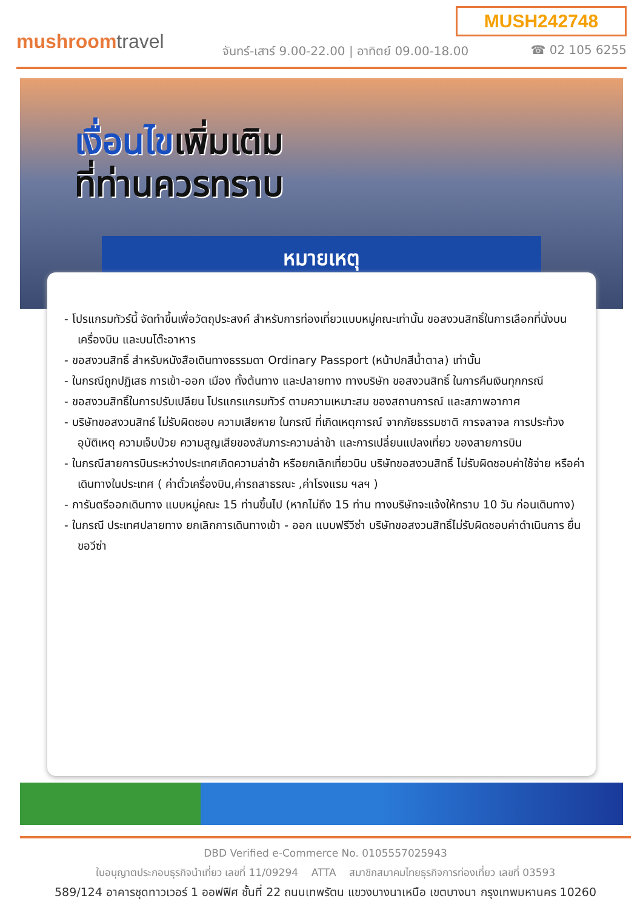MUSH242748
mushroomtravel
จันทร์-เสาร์ 9.00-22.00 | อาทิตย์ 09.00-18.00
☎ 02 105 6255
เงื่อนไขเพิ่มเติม
ที่ท่านควรทราบ
หมายเหตุ
- โปรแกรมทัวร์นี้ จัดทำขึ้นเพื่อวัตถุประสงค์ สำหรับการท่องเที่ยวแบบหมู่คณะเท่านั้น ขอสงวนสิทธิ์ในการเลือกที่นั่งบนเครื่องบิน และบนโต๊ะอาหาร
- ขอสงวนสิทธิ์ สำหรับหนังสือเดินทางธรรมดา Ordinary Passport (หน้าปกสีน้ำตาล) เท่านั้น
- ในกรณีถูกปฏิเสธ การเข้า-ออก เมือง ทั้งต้นทาง และปลายทาง ทางบริษัท ขอสงวนสิทธิ์ ในการคืนเงินทุกกรณี
- ขอสงวนสิทธิ์ในการปรับเปลียน โปรแกรแกรมทัวร์ ตามความเหมาะสม ของสถานการณ์ และสภาพอากาศ
- บริษัทขอสงวนสิทธ์ ไม่รับผิดชอบ ความเสียหาย ในกรณี ที่เกิดเหตุการณ์ จากภัยธรรมชาติ การจลาจล การประท้วง อุบัติเหตุ ความเจ็บป่วย ความสูญเสียของสัมภาระความล่าช้า และการเปลี่ยนแปลงเที่ยว ของสายการบิน
- ในกรณีสายการบินระหว่างประเทศเกิดความล่าช้า หรือยกเลิกเที่ยวบิน บริษัทขอสงวนสิทธิ์ ไม่รับผิดชอบค่าใช้จ่าย หรือค่าเดินทางในประเทศ ( ค่าตั๋วเครื่องบิน,ค่ารถสาธรณะ ,ค่าโรงแรม ฯลฯ )
- การันตรีออกเดินทาง แบบหมู่คณะ 15 ท่านขึ้นไป (หากไม่ถึง 15 ท่าน ทางบริษัทจะแจ้งให้ทราบ 10 วัน ก่อนเดินทาง)
- ในกรณี ประเทศปลายทาง ยกเลิกการเดินทางเข้า - ออก แบบฟรีวีซ่า บริษัทขอสงวนสิทธิ์ไม่รับผิดชอบค่าดำเนินการ ยื่นขอวีซ่า
DBD Verified e-Commerce No. 0105557025943
ใบอนุญาตประกอบธุรกิจนำเที่ยว เลขที่ 11/09294 ATTA สมาชิกสมาคมไทยธุรกิจการท่องเที่ยว เลขที่ 03593
589/124 อาคารชุดทาวเวอร์ 1 ออฟฟิศ ชั้นที่ 22 ถนนเทพรัตน แขวงบางนาเหนือ เขตบางนา กรุงเทพมหานคร 10260